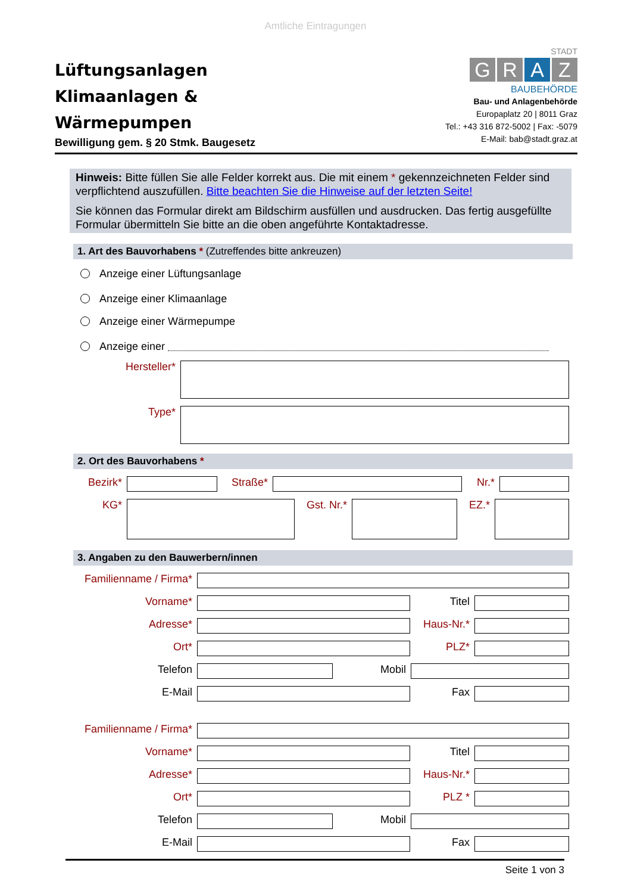Amtliche Eintragungen
Lüftungsanlagen
Klimaanlagen &
Wärmepumpen
Bewilligung gem. § 20 Stmk. Baugesetz
STADT
GRAZ
BAUBEHÖRDE
Bau- und Anlagenbehörde
Europaplatz 20 | 8011 Graz
Tel.: +43 316 872-5002 | Fax: -5079
E-Mail: bab@stadt.graz.at
Hinweis: Bitte füllen Sie alle Felder korrekt aus. Die mit einem * gekennzeichneten Felder sind verpflichtend auszufüllen. Bitte beachten Sie die Hinweise auf der letzten Seite!
Sie können das Formular direkt am Bildschirm ausfüllen und ausdrucken. Das fertig ausgefüllte Formular übermitteln Sie bitte an die oben angeführte Kontaktadresse.
1. Art des Bauvorhabens * (Zutreffendes bitte ankreuzen)
Anzeige einer Lüftungsanlage
Anzeige einer Klimaanlage
Anzeige einer Wärmepumpe
Anzeige einer
Hersteller*
Type*
2. Ort des Bauvorhabens *
Bezirk* Straße* Nr.*
KG* Gst. Nr.*
EZ.*
3. Angaben zu den Bauwerbern/innen
Familienname / Firma*
Vorname* Titel
Adresse* Haus-Nr.*
Ort* PLZ*
Telefon Mobil
E-Mail Fax
Familienname / Firma*
Vorname* Titel
Adresse* Haus-Nr.*
Ort* PLZ *
Telefon Mobil
E-Mail Fax
Seite 1 von 3